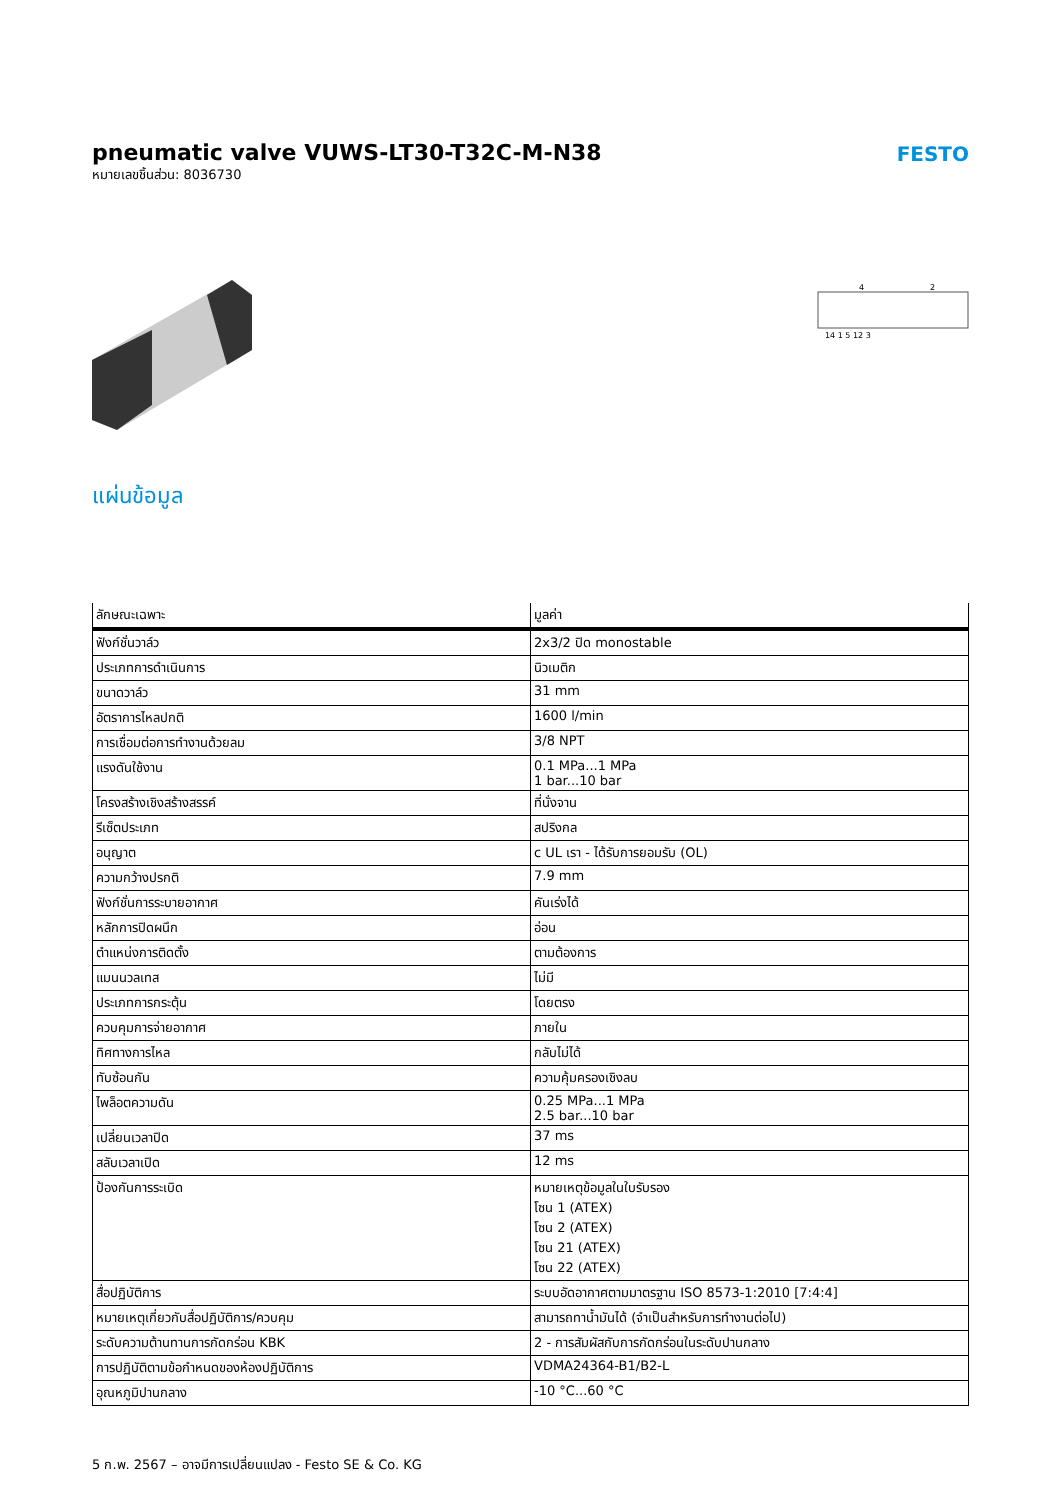FESTO
pneumatic valve VUWS-LT30-T32C-M-N38
หมายเลขชิ้นส่วน: 8036730
4
2
14 1 5 12 3
แผ่นข้อมูล
| ลักษณะเฉพาะ | มูลค่า |
| --- | --- |
| ฟังก์ชั่นวาล์ว | 2x3/2 ปิด monostable |
| ประเภทการดำเนินการ | นิวเมติก |
| ขนาดวาล์ว | 31 mm |
| อัตราการไหลปกติ | 1600 l/min |
| การเชื่อมต่อการทำงานด้วยลม | 3/8 NPT |
| แรงดันใช้งาน | 0.1 MPa...1 MPa 1 bar...10 bar |
| โครงสร้างเชิงสร้างสรรค์ | ที่นั่งจาน |
| รีเซ็ตประเภท | สปริงกล |
| อนุญาต | c UL เรา - ได้รับการยอมรับ (OL) |
| ความกว้างปรกติ | 7.9 mm |
| ฟังก์ชั่นการระบายอากาศ | คันเร่งได้ |
| หลักการปิดผนึก | อ่อน |
| ตำแหน่งการติดตั้ง | ตามต้องการ |
| แมนนวลเทส | ไม่มี |
| ประเภทการกระตุ้น | โดยตรง |
| ควบคุมการจ่ายอากาศ | ภายใน |
| ทิศทางการไหล | กลับไม่ได้ |
| ทับซ้อนกัน | ความคุ้มครองเชิงลบ |
| ไพล็อตความดัน | 0.25 MPa...1 MPa 2.5 bar...10 bar |
| เปลี่ยนเวลาปิด | 37 ms |
| สลับเวลาเปิด | 12 ms |
| ป้องกันการระเบิด | หมายเหตุข้อมูลในใบรับรอง โซน 1 (ATEX) โซน 2 (ATEX) โซน 21 (ATEX) โซน 22 (ATEX) |
| สื่อปฏิบัติการ | ระบบอัดอากาศตามมาตรฐาน ISO 8573-1:2010 [7:4:4] |
| หมายเหตุเกี่ยวกับสื่อปฏิบัติการ/ควบคุม | สามารถทาน้ำมันได้ (จำเป็นสำหรับการทำงานต่อไป) |
| ระดับความต้านทานการกัดกร่อน KBK | 2 - การสัมผัสกับการกัดกร่อนในระดับปานกลาง |
| การปฏิบัติตามข้อกำหนดของห้องปฏิบัติการ | VDMA24364-B1/B2-L |
| อุณหภูมิปานกลาง | -10 °C...60 °C |
5 ก.พ. 2567 – อาจมีการเปลี่ยนแปลง - Festo SE & Co. KG